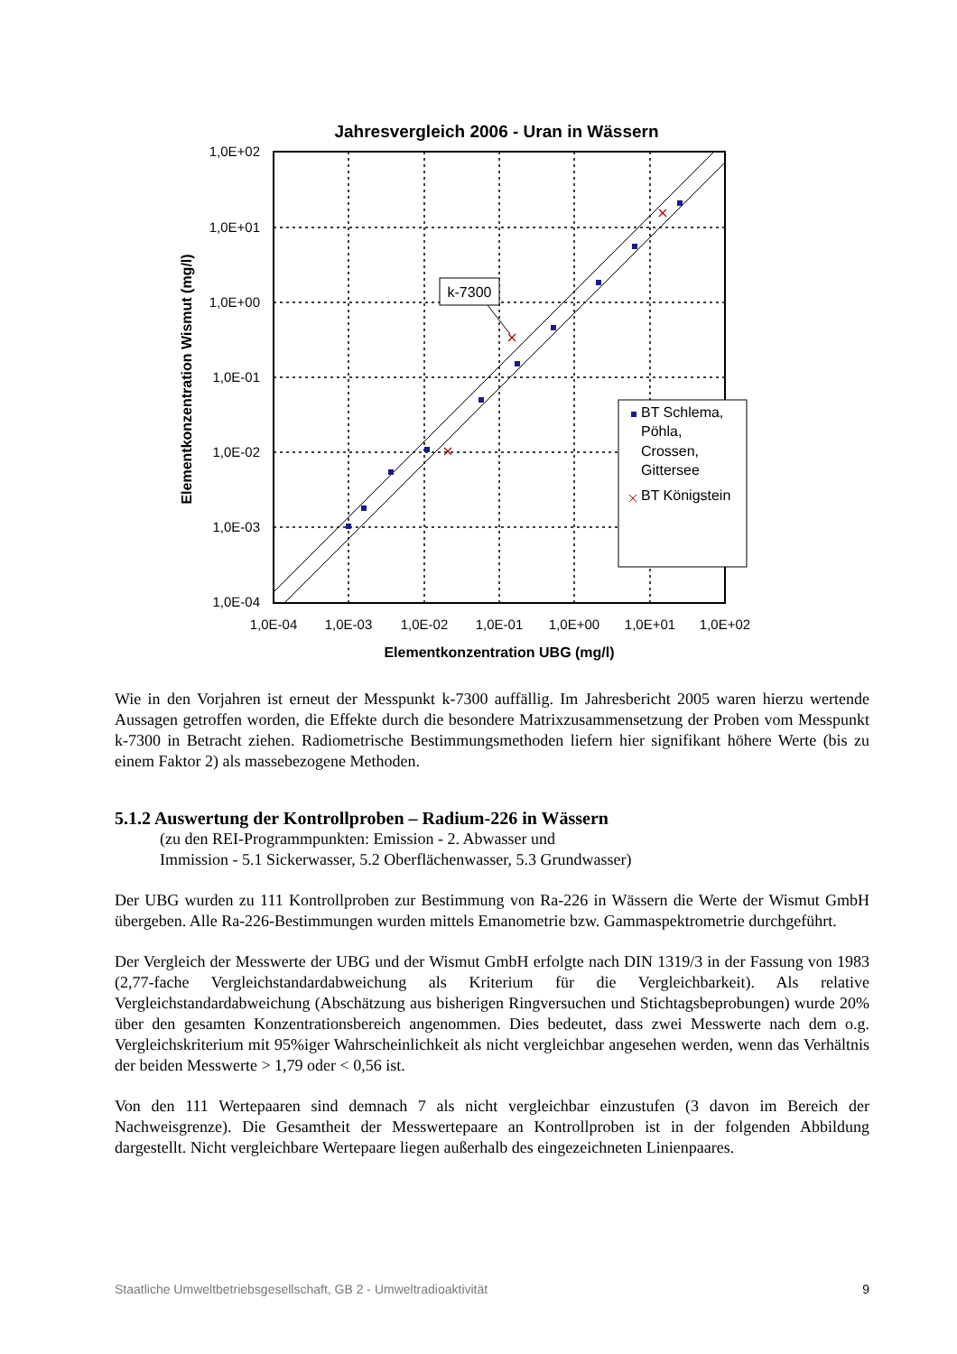Jahresvergleich 2006 - Uran in Wässern
k-7300
BT Schlema, Pöhla, Crossen, Gittersee BT Königstein
1,0E+02
1,0E+01
1,0E+00
1,0E-01
1,0E-02
1,0E-03
1,0E-04
1,0E-04
1,0E-03
1,0E-02
1,0E-01
1,0E+00
1,0E+01
1,0E+02
Elementkonzentration UBG (mg/l)
Elementkonzentration Wismut (mg/l)
Wie in den Vorjahren ist erneut der Messpunkt k-7300 auffällig. Im Jahresbericht 2005 waren hierzu wertende Aussagen getroffen worden, die Effekte durch die besondere Matrixzusammensetzung der Proben vom Messpunkt k-7300 in Betracht ziehen. Radiometrische Bestimmungsmethoden liefern hier signifikant höhere Werte (bis zu einem Faktor 2) als massebezogene Methoden.
5.1.2 Auswertung der Kontrollproben – Radium-226 in Wässern
(zu den REI-Programmpunkten: Emission - 2. Abwasser und
Immission - 5.1 Sickerwasser, 5.2 Oberflächenwasser, 5.3 Grundwasser)
Der UBG wurden zu 111 Kontrollproben zur Bestimmung von Ra-226 in Wässern die Werte der Wismut GmbH übergeben. Alle Ra-226-Bestimmungen wurden mittels Emanometrie bzw. Gammaspektrometrie durchgeführt.
Der Vergleich der Messwerte der UBG und der Wismut GmbH erfolgte nach DIN 1319/3 in der Fassung von 1983 (2,77-fache Vergleichstandardabweichung als Kriterium für die Vergleichbarkeit). Als relative Vergleichstandardabweichung (Abschätzung aus bisherigen Ringversuchen und Stichtagsbeprobungen) wurde 20% über den gesamten Konzentrationsbereich angenommen. Dies bedeutet, dass zwei Messwerte nach dem o.g. Vergleichskriterium mit 95%iger Wahrscheinlichkeit als nicht vergleichbar angesehen werden, wenn das Verhältnis der beiden Messwerte > 1,79 oder < 0,56 ist.
Von den 111 Wertepaaren sind demnach 7 als nicht vergleichbar einzustufen (3 davon im Bereich der Nachweisgrenze). Die Gesamtheit der Messwertepaare an Kontrollproben ist in der folgenden Abbildung dargestellt. Nicht vergleichbare Wertepaare liegen außerhalb des eingezeichneten Linienpaares.
Staatliche Umweltbetriebsgesellschaft, GB 2 - Umweltradioaktivität 9